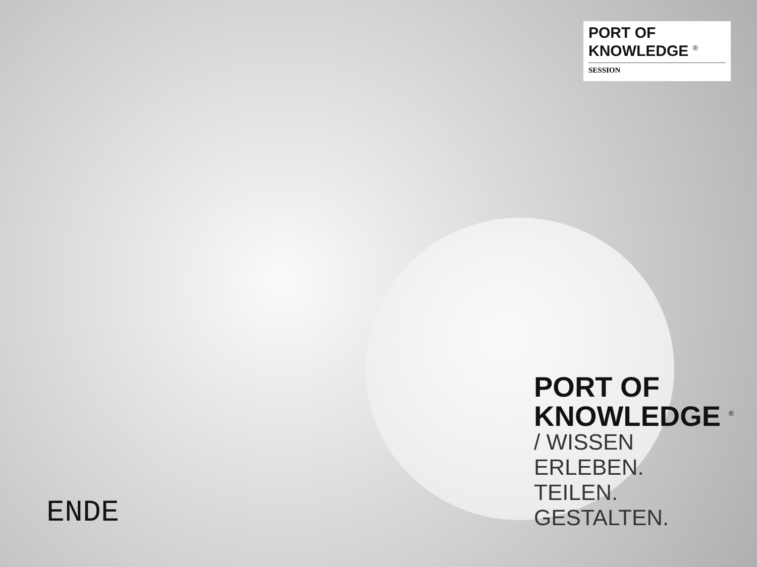PORT OF
KNOWLEDGE <sup>®</sup>
SESSION
PORT OF
KNOWLEDGE <sup>®</sup>
/ WISSEN
ERLEBEN.
TEILEN.
GESTALTEN.
ENDE